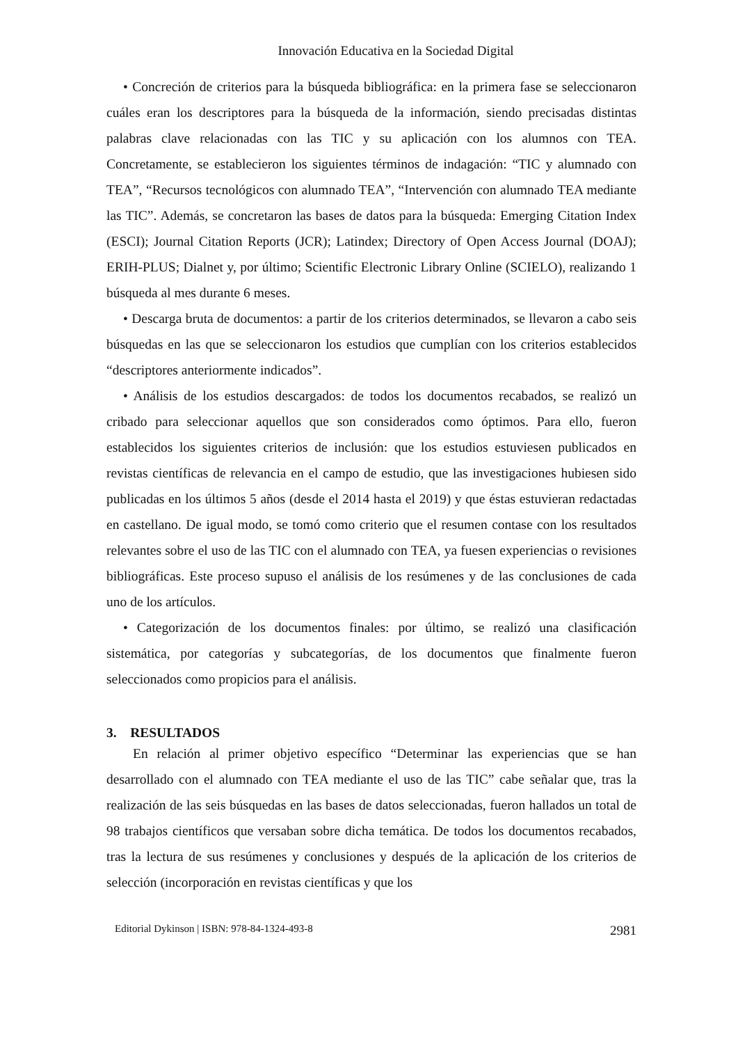Innovación Educativa en la Sociedad Digital
• Concreción de criterios para la búsqueda bibliográfica: en la primera fase se seleccionaron cuáles eran los descriptores para la búsqueda de la información, siendo precisadas distintas palabras clave relacionadas con las TIC y su aplicación con los alumnos con TEA. Concretamente, se establecieron los siguientes términos de indagación: “TIC y alumnado con TEA”, “Recursos tecnológicos con alumnado TEA”, “Intervención con alumnado TEA mediante las TIC”. Además, se concretaron las bases de datos para la búsqueda: Emerging Citation Index (ESCI); Journal Citation Reports (JCR); Latindex; Directory of Open Access Journal (DOAJ); ERIH-PLUS; Dialnet y, por último; Scientific Electronic Library Online (SCIELO), realizando 1 búsqueda al mes durante 6 meses.
• Descarga bruta de documentos: a partir de los criterios determinados, se llevaron a cabo seis búsquedas en las que se seleccionaron los estudios que cumplían con los criterios establecidos “descriptores anteriormente indicados”.
• Análisis de los estudios descargados: de todos los documentos recabados, se realizó un cribado para seleccionar aquellos que son considerados como óptimos. Para ello, fueron establecidos los siguientes criterios de inclusión: que los estudios estuviesen publicados en revistas científicas de relevancia en el campo de estudio, que las investigaciones hubiesen sido publicadas en los últimos 5 años (desde el 2014 hasta el 2019) y que éstas estuvieran redactadas en castellano. De igual modo, se tomó como criterio que el resumen contase con los resultados relevantes sobre el uso de las TIC con el alumnado con TEA, ya fuesen experiencias o revisiones bibliográficas. Este proceso supuso el análisis de los resúmenes y de las conclusiones de cada uno de los artículos.
• Categorización de los documentos finales: por último, se realizó una clasificación sistemática, por categorías y subcategorías, de los documentos que finalmente fueron seleccionados como propicios para el análisis.
3. RESULTADOS
En relación al primer objetivo específico “Determinar las experiencias que se han desarrollado con el alumnado con TEA mediante el uso de las TIC” cabe señalar que, tras la realización de las seis búsquedas en las bases de datos seleccionadas, fueron hallados un total de 98 trabajos científicos que versaban sobre dicha temática. De todos los documentos recabados, tras la lectura de sus resúmenes y conclusiones y después de la aplicación de los criterios de selección (incorporación en revistas científicas y que los
Editorial Dykinson | ISBN: 978-84-1324-493-8 2981